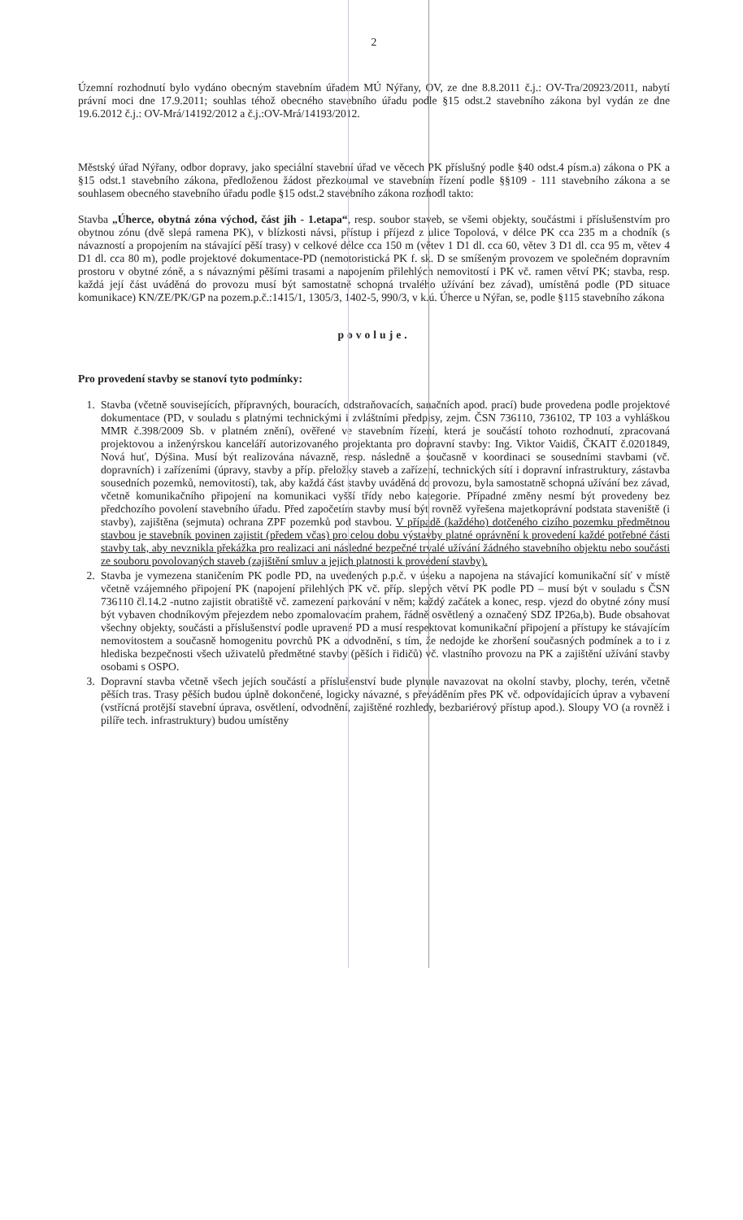2
Územní rozhodnutí bylo vydáno obecným stavebním úřadem MÚ Nýřany, OV, ze dne 8.8.2011 č.j.: OV-Tra/20923/2011, nabytí právní moci dne 17.9.2011; souhlas téhož obecného stavebního úřadu podle §15 odst.2 stavebního zákona byl vydán ze dne 19.6.2012 č.j.: OV-Mrá/14192/2012 a č.j.:OV-Mrá/14193/2012.
Městský úřad Nýřany, odbor dopravy, jako speciální stavební úřad ve věcech PK příslušný podle §40 odst.4 písm.a) zákona o PK a §15 odst.1 stavebního zákona, předloženou žádost přezkoumal ve stavebním řízení podle §§109 - 111 stavebního zákona a se souhlasem obecného stavebního úřadu podle §15 odst.2 stavebního zákona rozhodl takto:
Stavba „Úherce, obytná zóna východ, část jih - 1.etapa“, resp. soubor staveb, se všemi objekty, součástmi i příslušenstvím pro obytnou zónu (dvě slepá ramena PK), v blízkosti návsi, přístup i příjezd z ulice Topolová, v délce PK cca 235 m a chodník (s návazností a propojením na stávající pěší trasy) v celkové délce cca 150 m (větev 1 D1 dl. cca 60, větev 3 D1 dl. cca 95 m, větev 4 D1 dl. cca 80 m), podle projektové dokumentace-PD (nemotoristická PK f. sk. D se smíšeným provozem ve společném dopravním prostoru v obytné zóně, a s návaznými pěšími trasami a napojením přilehlých nemovitostí i PK vč. ramen větví PK; stavba, resp. každá její část uváděná do provozu musí být samostatně schopná trvalého užívání bez závad), umístěná podle (PD situace komunikace) KN/ZE/PK/GP na pozem.p.č.:1415/1, 1305/3, 1402-5, 990/3, v k.ú. Úherce u Nýřan, se, podle §115 stavebního zákona
povoluje.
Pro provedení stavby se stanoví tyto podmínky:
1. Stavba (včetně souvisejících, přípravných, bouracích, odstraňovacích, sanačních apod. prací) bude provedena podle projektové dokumentace (PD, v souladu s platnými technickými i zvláštními předpisy, zejm. ČSN 736110, 736102, TP 103 a vyhláškou MMR č.398/2009 Sb. v platném znění), ověřené ve stavebním řízení, která je součástí tohoto rozhodnutí, zpracovaná projektovou a inženýrskou kanceláří autorizovaného projektanta pro dopravní stavby: Ing. Viktor Vaidiš, ČKAIT č.0201849, Nová huť, Dýšina. Musí být realizována návazně, resp. následně a současně v koordinaci se sousedními stavbami (vč. dopravních) i zařízeními (úpravy, stavby a příp. přeložky staveb a zařízení, technických sítí i dopravní infrastruktury, zástavba sousedních pozemků, nemovitostí), tak, aby každá část stavby uváděná do provozu, byla samostatně schopná užívání bez závad, včetně komunikačního připojení na komunikaci vyšší třídy nebo kategorie. Případné změny nesmí být provedeny bez předchozího povolení stavebního úřadu. Před započetím stavby musí být rovněž vyřešena majetkoprávní podstata staveniště (i stavby), zajištěna (sejmuta) ochrana ZPF pozemků pod stavbou. V případě (každého) dotčeného cizího pozemku předmětnou stavbou je stavebník povinen zajistit (předem včas) pro celou dobu výstavby platné oprávnění k provedení každé potřebné části stavby tak, aby nevznikla překážka pro realizaci ani následné bezpečné trvalé užívání žádného stavebního objektu nebo součásti ze souboru povolovaných staveb (zajištění smluv a jejich platnosti k provedení stavby).
2. Stavba je vymezena staničením PK podle PD, na uvedených p.p.č. v úseku a napojena na stávající komunikační síť v místě včetně vzájemného připojení PK (napojení přilehlých PK vč. příp. slepých větví PK podle PD – musí být v souladu s ČSN 736110 čl.14.2 -nutno zajistit obratiště vč. zamezení parkování v něm; každý začátek a konec, resp. vjezd do obytné zóny musí být vybaven chodníkovým přejezdem nebo zpomalovacím prahem, řádně osvětlený a označený SDZ IP26a,b). Bude obsahovat všechny objekty, součásti a příslušenství podle upravené PD a musí respektovat komunikační připojení a přístupy ke stávajícím nemovitostem a současně homogenitu povrchů PK a odvodnění, s tím, že nedojde ke zhoršení současných podmínek a to i z hlediska bezpečnosti všech uživatelů předmětné stavby (pěších i řidičů) vč. vlastního provozu na PK a zajištění užívání stavby osobami s OSPO.
3. Dopravní stavba včetně všech jejích součástí a příslušenství bude plynule navazovat na okolní stavby, plochy, terén, včetně pěších tras. Trasy pěších budou úplně dokončené, logicky návazné, s převáděním přes PK vč. odpovídajících úprav a vybavení (vstřícná protější stavební úprava, osvětlení, odvodnění, zajištěné rozhledy, bezbariérový přístup apod.). Sloupy VO (a rovněž i pilíře tech. infrastruktury) budou umístěny